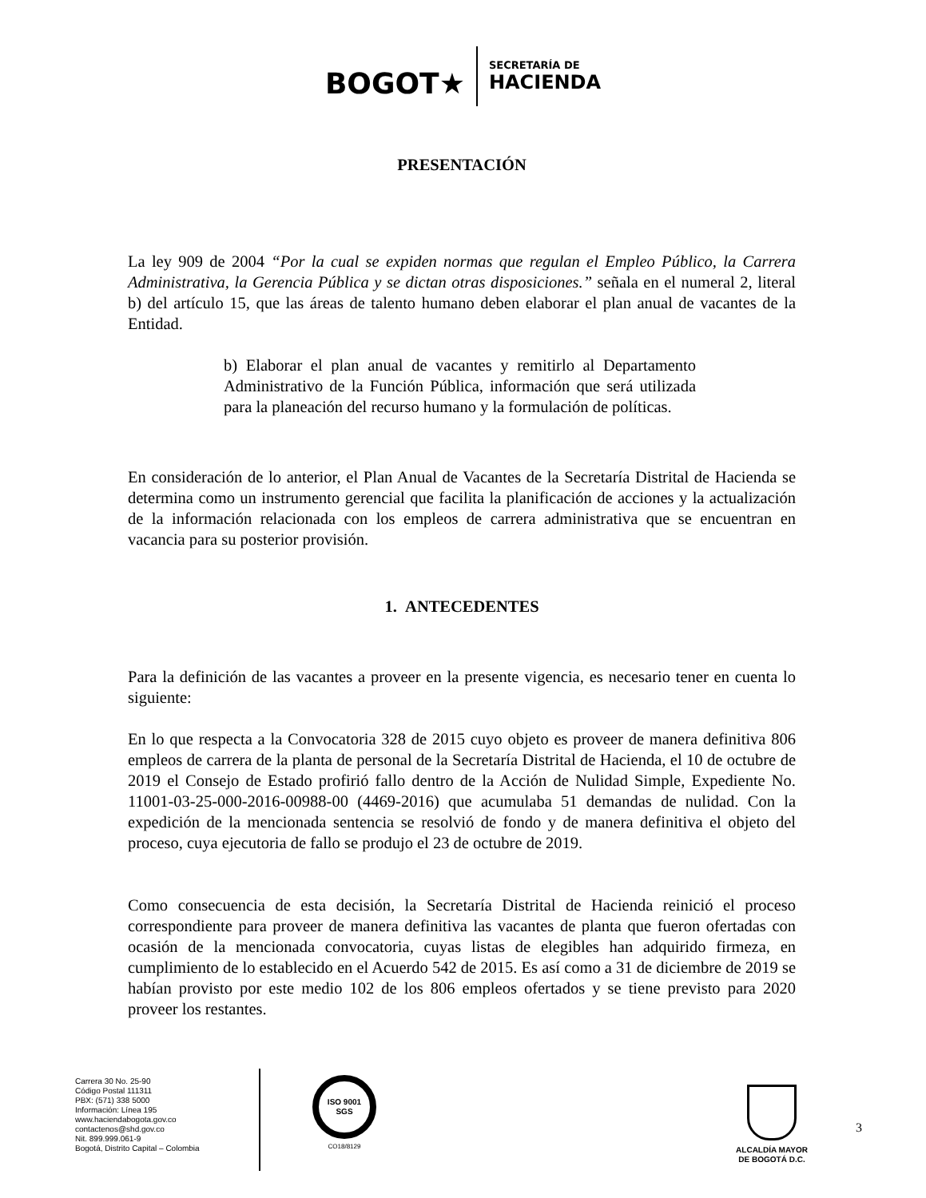BOGOT★
SECRETARÍA DE
HACIENDA
PRESENTACIÓN
La ley 909 de 2004 “Por la cual se expiden normas que regulan el Empleo Público, la Carrera Administrativa, la Gerencia Pública y se dictan otras disposiciones.” señala en el numeral 2, literal b) del artículo 15, que las áreas de talento humano deben elaborar el plan anual de vacantes de la Entidad.
b) Elaborar el plan anual de vacantes y remitirlo al Departamento Administrativo de la Función Pública, información que será utilizada para la planeación del recurso humano y la formulación de políticas.
En consideración de lo anterior, el Plan Anual de Vacantes de la Secretaría Distrital de Hacienda se determina como un instrumento gerencial que facilita la planificación de acciones y la actualización de la información relacionada con los empleos de carrera administrativa que se encuentran en vacancia para su posterior provisión.
1. ANTECEDENTES
Para la definición de las vacantes a proveer en la presente vigencia, es necesario tener en cuenta lo siguiente:
En lo que respecta a la Convocatoria 328 de 2015 cuyo objeto es proveer de manera definitiva 806 empleos de carrera de la planta de personal de la Secretaría Distrital de Hacienda, el 10 de octubre de 2019 el Consejo de Estado profirió fallo dentro de la Acción de Nulidad Simple, Expediente No. 11001-03-25-000-2016-00988-00 (4469-2016) que acumulaba 51 demandas de nulidad. Con la expedición de la mencionada sentencia se resolvió de fondo y de manera definitiva el objeto del proceso, cuya ejecutoria de fallo se produjo el 23 de octubre de 2019.
Como consecuencia de esta decisión, la Secretaría Distrital de Hacienda reinició el proceso correspondiente para proveer de manera definitiva las vacantes de planta que fueron ofertadas con ocasión de la mencionada convocatoria, cuyas listas de elegibles han adquirido firmeza, en cumplimiento de lo establecido en el Acuerdo 542 de 2015. Es así como a 31 de diciembre de 2019 se habían provisto por este medio 102 de los 806 empleos ofertados y se tiene previsto para 2020 proveer los restantes.
Carrera 30 No. 25-90
Código Postal 111311
PBX: (571) 338 5000
Información: Línea 195
www.haciendabogota.gov.co
contactenos@shd.gov.co
Nit. 899.999.061-9
Bogotá, Distrito Capital – Colombia
ISO 9001 SGS
CO18/8129
ALCALDÍA MAYOR
DE BOGOTÁ D.C.
3